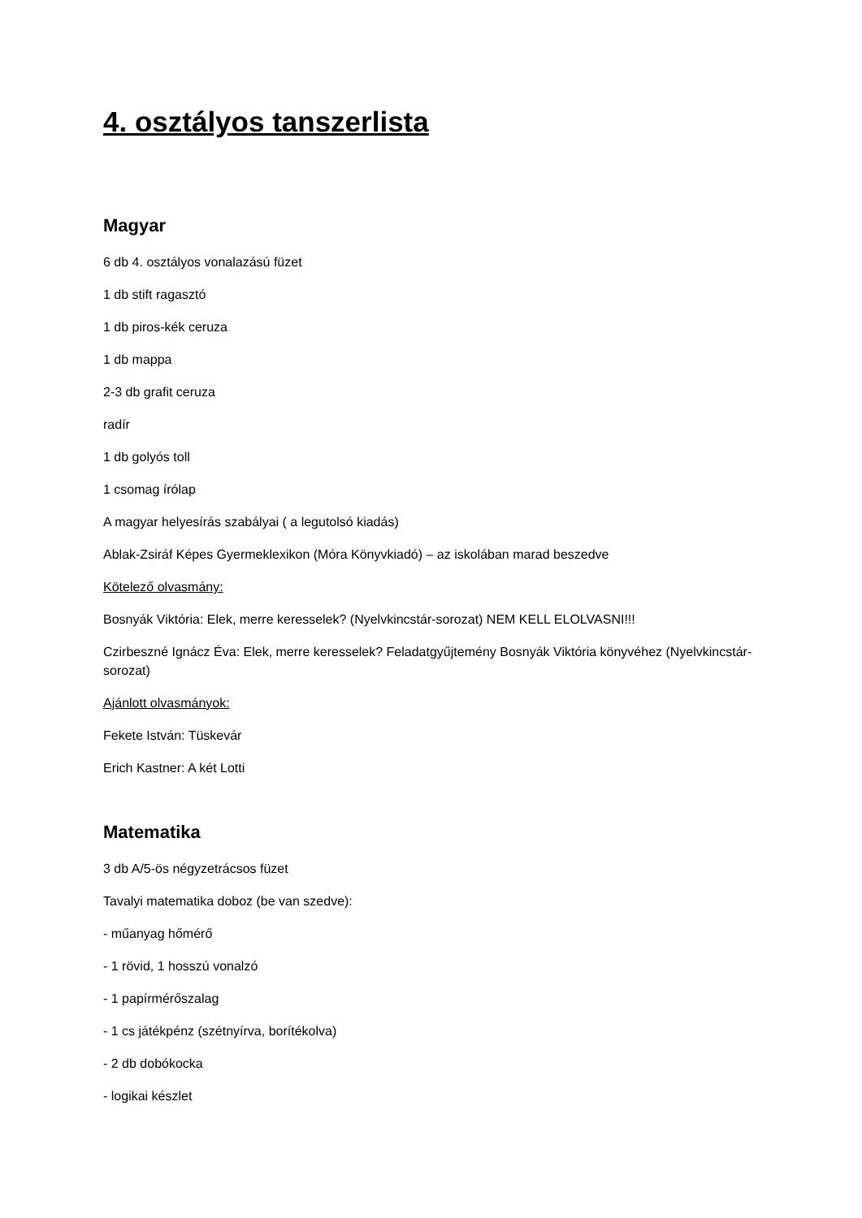4. osztályos tanszerlista
Magyar
6 db 4. osztályos vonalazású füzet
1 db stift ragasztó
1 db piros-kék ceruza
1 db mappa
2-3 db grafit ceruza
radír
1 db golyós toll
1 csomag írólap
A magyar helyesírás szabályai ( a legutolsó kiadás)
Ablak-Zsiráf Képes Gyermeklexikon (Móra Könyvkiadó) – az iskolában marad beszedve
Kötelező olvasmány:
Bosnyák Viktória: Elek, merre keresselek? (Nyelvkincstár-sorozat) NEM KELL ELOLVASNI!!!
Czirbeszné Ignácz Éva: Elek, merre keresselek? Feladatgyűjtemény Bosnyák Viktória könyvéhez (Nyelvkincstár-sorozat)
Ajánlott olvasmányok:
Fekete István: Tüskevár
Erich Kastner: A két Lotti
Matematika
3 db A/5-ös négyzetrácsos füzet
Tavalyi matematika doboz (be van szedve):
- műanyag hőmérő
- 1 rövid, 1 hosszú vonalzó
- 1 papírmérőszalag
- 1 cs játékpénz (szétnyírva, borítékolva)
- 2 db dobókocka
- logikai készlet